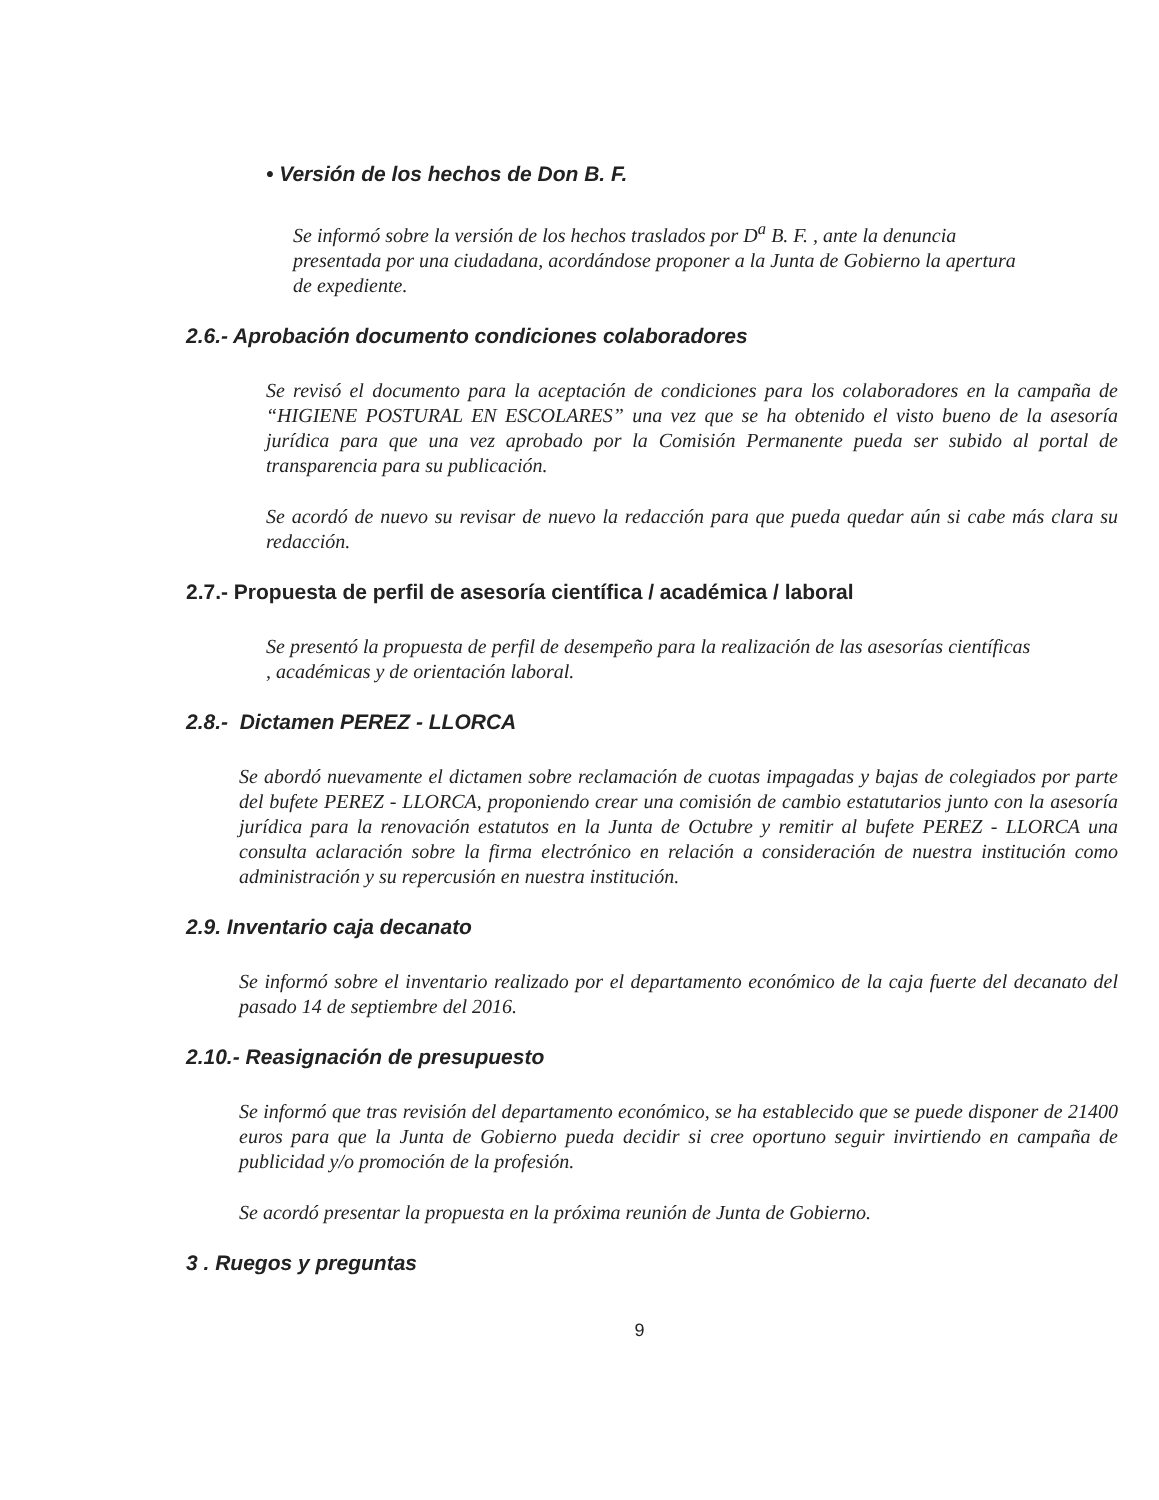• Versión de los hechos de Don B. F.
Se informó sobre la versión de los hechos traslados por D<sup>a</sup> B. F. , ante la denuncia presentada por una ciudadana, acordándose proponer a la Junta de Gobierno la apertura de expediente.
2.6.- Aprobación documento condiciones colaboradores
Se revisó el documento para la aceptación de condiciones para los colaboradores en la campaña de “HIGIENE POSTURAL EN ESCOLARES” una vez que se ha obtenido el visto bueno de la asesoría jurídica para que una vez aprobado por la Comisión Permanente pueda ser subido al portal de transparencia para su publicación.
Se acordó de nuevo su revisar de nuevo la redacción para que pueda quedar aún si cabe más clara su redacción.
2.7.- Propuesta de perfil de asesoría científica / académica / laboral
Se presentó la propuesta de perfil de desempeño para la realización de las asesorías científicas
, académicas y de orientación laboral.
2.8.- Dictamen PEREZ - LLORCA
Se abordó nuevamente el dictamen sobre reclamación de cuotas impagadas y bajas de colegiados por parte del bufete PEREZ - LLORCA, proponiendo crear una comisión de cambio estatutarios junto con la asesoría jurídica para la renovación estatutos en la Junta de Octubre y remitir al bufete PEREZ - LLORCA una consulta aclaración sobre la firma electrónico en relación a consideración de nuestra institución como administración y su repercusión en nuestra institución.
2.9. Inventario caja decanato
Se informó sobre el inventario realizado por el departamento económico de la caja fuerte del decanato del pasado 14 de septiembre del 2016.
2.10.- Reasignación de presupuesto
Se informó que tras revisión del departamento económico, se ha establecido que se puede disponer de 21400 euros para que la Junta de Gobierno pueda decidir si cree oportuno seguir invirtiendo en campaña de publicidad y/o promoción de la profesión.
Se acordó presentar la propuesta en la próxima reunión de Junta de Gobierno.
3 . Ruegos y preguntas
9